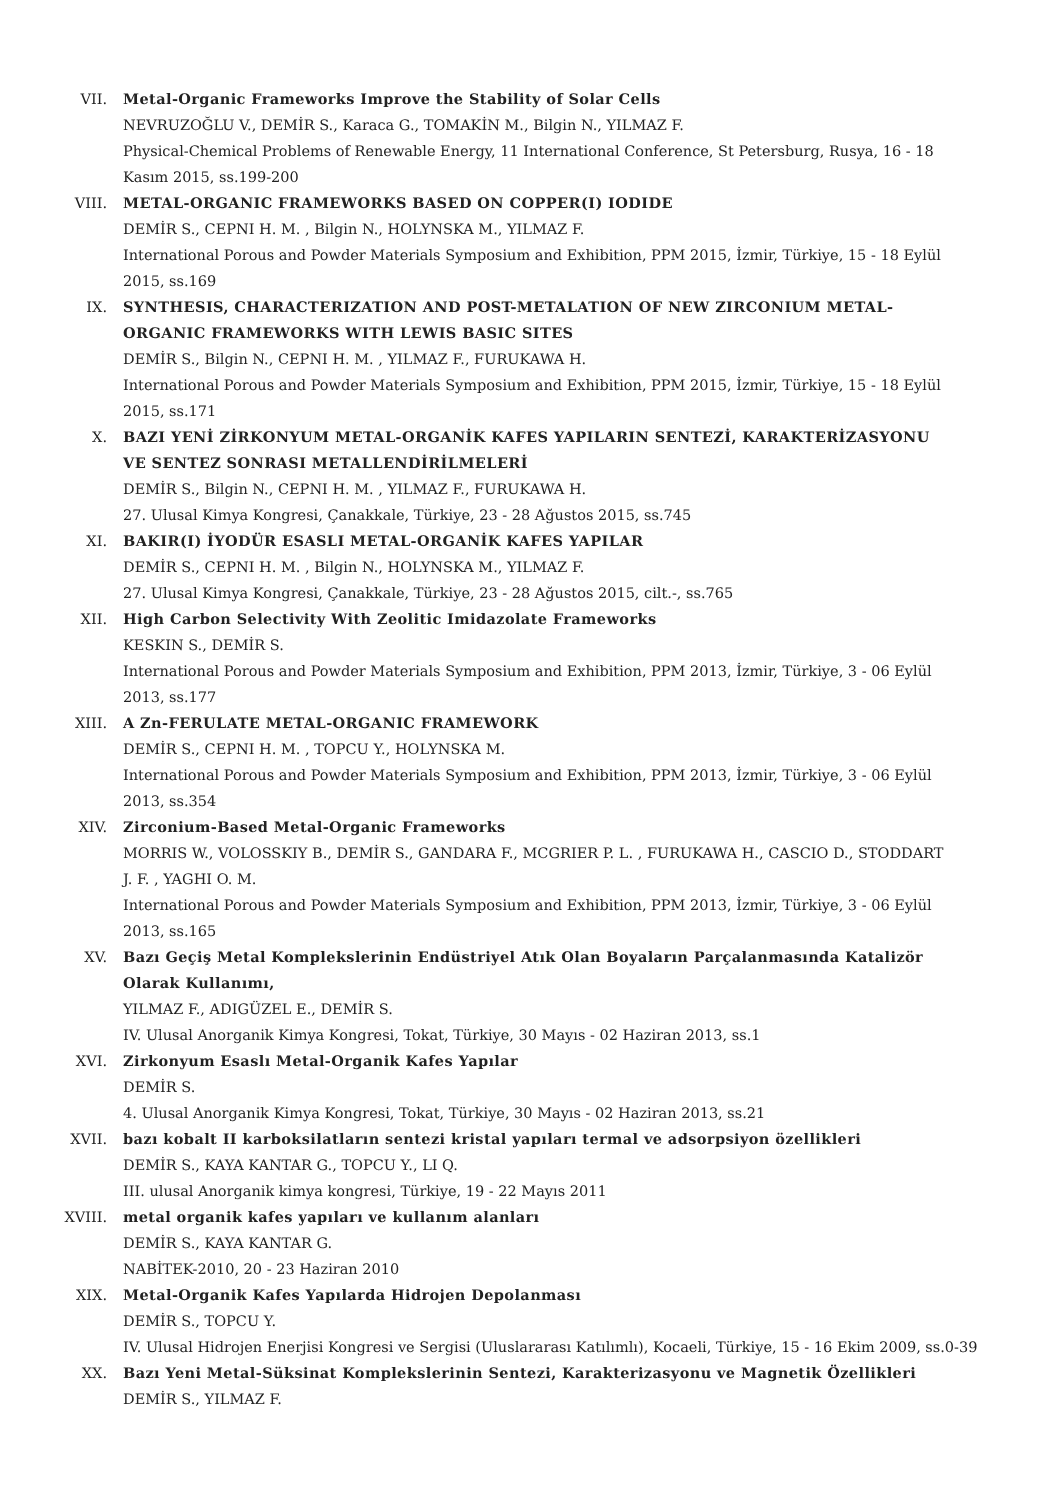VII. Metal-Organic Frameworks Improve the Stability of Solar Cells
NEVRUZOĞLU V., DEMİR S., Karaca G., TOMAKİN M., Bilgin N., YILMAZ F.
Physical-Chemical Problems of Renewable Energy, 11 International Conference, St Petersburg, Rusya, 16 - 18 Kasım 2015, ss.199-200
VIII. METAL-ORGANIC FRAMEWORKS BASED ON COPPER(I) IODIDE
DEMİR S., CEPNI H. M. , Bilgin N., HOLYNSKA M., YILMAZ F.
International Porous and Powder Materials Symposium and Exhibition, PPM 2015, İzmir, Türkiye, 15 - 18 Eylül 2015, ss.169
IX. SYNTHESIS, CHARACTERIZATION AND POST-METALATION OF NEW ZIRCONIUM METAL-ORGANIC FRAMEWORKS WITH LEWIS BASIC SITES
DEMİR S., Bilgin N., CEPNI H. M. , YILMAZ F., FURUKAWA H.
International Porous and Powder Materials Symposium and Exhibition, PPM 2015, İzmir, Türkiye, 15 - 18 Eylül 2015, ss.171
X. BAZI YENİ ZİRKONYUM METAL-ORGANİK KAFES YAPILARIN SENTEZİ, KARAKTERİZASYONU VE SENTEZ SONRASI METALLENDİRİLMELERİ
DEMİR S., Bilgin N., CEPNI H. M. , YILMAZ F., FURUKAWA H.
27. Ulusal Kimya Kongresi, Çanakkale, Türkiye, 23 - 28 Ağustos 2015, ss.745
XI. BAKIR(I) İYODÜR ESASLI METAL-ORGANİK KAFES YAPILAR
DEMİR S., CEPNI H. M. , Bilgin N., HOLYNSKA M., YILMAZ F.
27. Ulusal Kimya Kongresi, Çanakkale, Türkiye, 23 - 28 Ağustos 2015, cilt.-, ss.765
XII. High Carbon Selectivity With Zeolitic Imidazolate Frameworks
KESKIN S., DEMİR S.
International Porous and Powder Materials Symposium and Exhibition, PPM 2013, İzmir, Türkiye, 3 - 06 Eylül 2013, ss.177
XIII. A Zn-FERULATE METAL-ORGANIC FRAMEWORK
DEMİR S., CEPNI H. M. , TOPCU Y., HOLYNSKA M.
International Porous and Powder Materials Symposium and Exhibition, PPM 2013, İzmir, Türkiye, 3 - 06 Eylül 2013, ss.354
XIV. Zirconium-Based Metal-Organic Frameworks
MORRIS W., VOLOSSKIY B., DEMİR S., GANDARA F., MCGRIER P. L. , FURUKAWA H., CASCIO D., STODDART J. F. , YAGHI O. M.
International Porous and Powder Materials Symposium and Exhibition, PPM 2013, İzmir, Türkiye, 3 - 06 Eylül 2013, ss.165
XV. Bazı Geçiş Metal Komplekslerinin Endüstriyel Atık Olan Boyaların Parçalanmasında Katalizör Olarak Kullanımı,
YILMAZ F., ADIGÜZEL E., DEMİR S.
IV. Ulusal Anorganik Kimya Kongresi, Tokat, Türkiye, 30 Mayıs - 02 Haziran 2013, ss.1
XVI. Zirkonyum Esaslı Metal-Organik Kafes Yapılar
DEMİR S.
4. Ulusal Anorganik Kimya Kongresi, Tokat, Türkiye, 30 Mayıs - 02 Haziran 2013, ss.21
XVII. bazı kobalt II karboksilatların sentezi kristal yapıları termal ve adsorpsiyon özellikleri
DEMİR S., KAYA KANTAR G., TOPCU Y., LI Q.
III. ulusal Anorganik kimya kongresi, Türkiye, 19 - 22 Mayıs 2011
XVIII. metal organik kafes yapıları ve kullanım alanları
DEMİR S., KAYA KANTAR G.
NABİTEK-2010, 20 - 23 Haziran 2010
XIX. Metal-Organik Kafes Yapılarda Hidrojen Depolanması
DEMİR S., TOPCU Y.
IV. Ulusal Hidrojen Enerjisi Kongresi ve Sergisi (Uluslararası Katılımlı), Kocaeli, Türkiye, 15 - 16 Ekim 2009, ss.0-39
XX. Bazı Yeni Metal-Süksinat Komplekslerinin Sentezi, Karakterizasyonu ve Magnetik Özellikleri
DEMİR S., YILMAZ F.